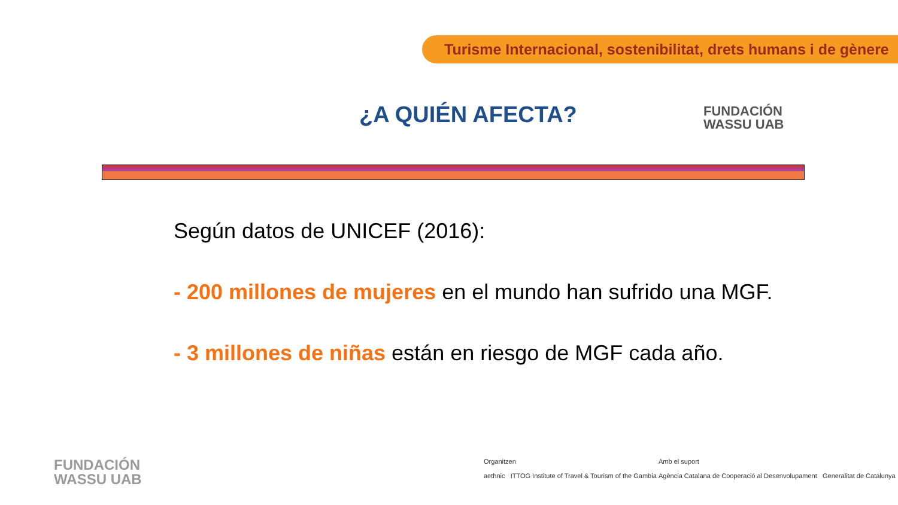Turisme Internacional, sostenibilitat, drets humans i de gènere
¿A QUIÉN AFECTA?
FUNDACIÓN
WASSU UAB
Según datos de UNICEF (2016):
- 200 millones de mujeres en el mundo han sufrido una MGF.
- 3 millones de niñas están en riesgo de MGF cada año.
FUNDACIÓN
WASSU UAB
Organitzen
aethnic ITTOG Institute of Travel & Tourism of the Gambia
Amb el suport
Agència Catalana de Cooperació al Desenvolupament Generalitat de Catalunya